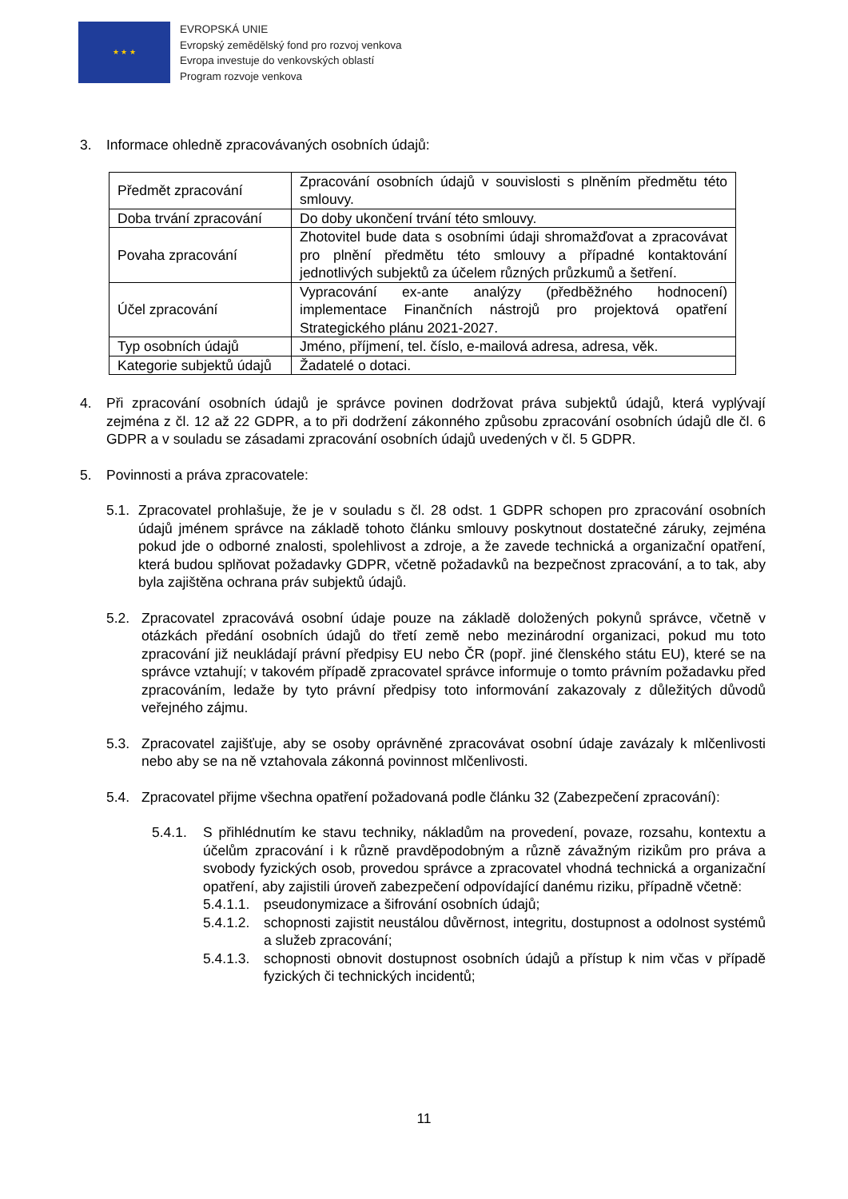★ ★ ★
EVROPSKÁ UNIE
Evropský zemědělský fond pro rozvoj venkova
Evropa investuje do venkovských oblastí
Program rozvoje venkova
3. Informace ohledně zpracovávaných osobních údajů:
| Předmět zpracování | Zpracování osobních údajů v souvislosti s plněním předmětu této smlouvy. |
| Doba trvání zpracování | Do doby ukončení trvání této smlouvy. |
| Povaha zpracování | Zhotovitel bude data s osobními údaji shromažďovat a zpracovávat pro plnění předmětu této smlouvy a případné kontaktování jednotlivých subjektů za účelem různých průzkumů a šetření. |
| Účel zpracování | Vypracování ex-ante analýzy (předběžného hodnocení) implementace Finančních nástrojů pro projektová opatření Strategického plánu 2021-2027. |
| Typ osobních údajů | Jméno, příjmení, tel. číslo, e-mailová adresa, adresa, věk. |
| Kategorie subjektů údajů | Žadatelé o dotaci. |
4. Při zpracování osobních údajů je správce povinen dodržovat práva subjektů údajů, která vyplývají zejména z čl. 12 až 22 GDPR, a to při dodržení zákonného způsobu zpracování osobních údajů dle čl. 6 GDPR a v souladu se zásadami zpracování osobních údajů uvedených v čl. 5 GDPR.
5. Povinnosti a práva zpracovatele:
5.1. Zpracovatel prohlašuje, že je v souladu s čl. 28 odst. 1 GDPR schopen pro zpracování osobních údajů jménem správce na základě tohoto článku smlouvy poskytnout dostatečné záruky, zejména pokud jde o odborné znalosti, spolehlivost a zdroje, a že zavede technická a organizační opatření, která budou splňovat požadavky GDPR, včetně požadavků na bezpečnost zpracování, a to tak, aby byla zajištěna ochrana práv subjektů údajů.
5.2. Zpracovatel zpracovává osobní údaje pouze na základě doložených pokynů správce, včetně v otázkách předání osobních údajů do třetí země nebo mezinárodní organizaci, pokud mu toto zpracování již neukládají právní předpisy EU nebo ČR (popř. jiné členského státu EU), které se na správce vztahují; v takovém případě zpracovatel správce informuje o tomto právním požadavku před zpracováním, ledaže by tyto právní předpisy toto informování zakazovaly z důležitých důvodů veřejného zájmu.
5.3. Zpracovatel zajišťuje, aby se osoby oprávněné zpracovávat osobní údaje zavázaly k mlčenlivosti nebo aby se na ně vztahovala zákonná povinnost mlčenlivosti.
5.4. Zpracovatel přijme všechna opatření požadovaná podle článku 32 (Zabezpečení zpracování):
5.4.1. S přihlédnutím ke stavu techniky, nákladům na provedení, povaze, rozsahu, kontextu a účelům zpracování i k různě pravděpodobným a různě závažným rizikům pro práva a svobody fyzických osob, provedou správce a zpracovatel vhodná technická a organizační opatření, aby zajistili úroveň zabezpečení odpovídající danému riziku, případně včetně:
5.4.1.1. pseudonymizace a šifrování osobních údajů;
5.4.1.2. schopnosti zajistit neustálou důvěrnost, integritu, dostupnost a odolnost systémů a služeb zpracování;
5.4.1.3. schopnosti obnovit dostupnost osobních údajů a přístup k nim včas v případě fyzických či technických incidentů;
11